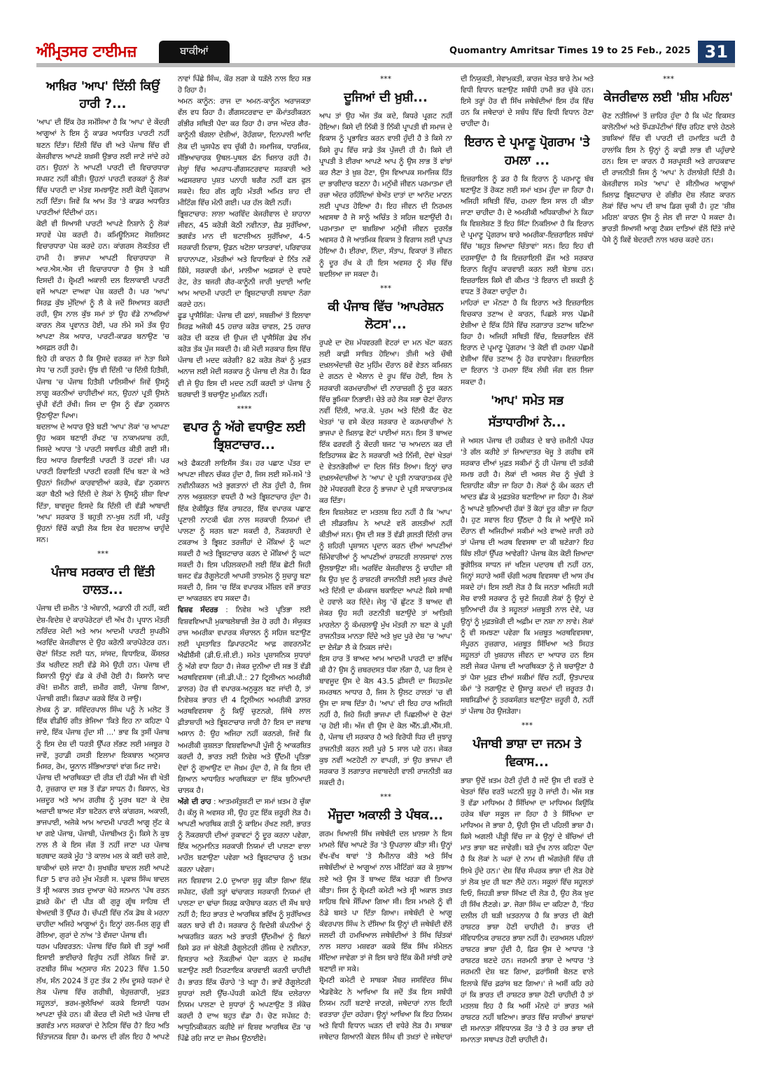ਅੰਮ੍ਰਿਤਸਰ ਟਾਈਮਜ਼
ਬਾਕੀਆਂ
Quomantry Amritsar Times 19 to 25 Feb., 2025
31
ਆਖ਼ਿਰ 'ਆਪ' ਦਿੱਲੀ ਕਿਉਂ ਹਾਰੀ ?...
'ਆਪ' ਦੀ ਇੱਕ ਹੋਰ ਸਮੱਸਿਆ ਹੈ ਕਿ 'ਆਪ' ਦੇ ਕੇਂਦਰੀ ਆਗੂਆਂ ਨੇ ਇਸ ਨੂੰ ਕਾਡਰ ਅਧਾਰਿਤ ਪਾਰਟੀ ਨਹੀਂ ਬਣਨ ਦਿੱਤਾ। ਦਿੱਲੀ ਵਿੱਚ ਵੀ ਅਤੇ ਪੰਜਾਬ ਵਿੱਚ ਵੀ ਕੇਜਰੀਵਾਲ ਆਪਣੇ ਸ਼ਖ਼ਸੀ ਉਭਾਰ ਲਈ ਜਾਣੇ ਜਾਂਦੇ ਰਹੇ ਹਨ। ਉਹਨਾਂ ਨੇ ਆਪਣੀ ਪਾਰਟੀ ਦੀ ਵਿਚਾਰਧਾਰਾ ਸਪਸ਼ਟ ਨਹੀਂ ਕੀਤੀ। ਉਹਨਾਂ ਪਾਰਟੀ ਵਰਕਰਾਂ ਨੂੰ ਲੋਕਾਂ ਵਿੱਚ ਪਾਰਟੀ ਦਾ ਮੰਤਵ ਸਮਝਾਉਣ ਲਈ ਕੋਈ ਪ੍ਰੋਗਰਾਮ ਨਹੀਂ ਦਿੱਤਾ। ਜਿਵੇਂ ਕਿ ਆਮ ਤੌਰ 'ਤੇ ਕਾਡਰ ਅਧਾਰਿਤ ਪਾਰਟੀਆਂ ਦਿੰਦੀਆਂ ਹਨ।
ਕੋਈ ਵੀ ਸਿਆਸੀ ਪਾਰਟੀ ਆਪਣੇ ਨਿਸ਼ਾਨੇ ਨੂੰ ਲੋਕਾਂ ਸਾਹਵੇਂ ਪੇਸ਼ ਕਰਦੀ ਹੈ। ਕਮਿਊਨਿਸਟ ਸੋਸ਼ਲਿਸਟ ਵਿਚਾਰਧਾਰਾ ਪੇਸ਼ ਕਰਦੇ ਹਨ। ਕਾਂਗਰਸ ਲੋਕਤੰਤਰ ਦੀ ਹਾਮੀ ਹੈ। ਭਾਜਪਾ ਆਪਣੀ ਵਿਚਾਰਧਾਰਾ ਜੋ ਆਰ.ਐਸ.ਐਸ ਦੀ ਵਿਚਾਰਧਾਰਾ ਹੈ ਉਸ ਤੇ ਖੜੀ ਦਿਸਦੀ ਹੈ। ਸ਼੍ਰੋਮਣੀ ਅਕਾਲੀ ਦਲ ਇਲਾਕਾਈ ਪਾਰਟੀ ਵਜੋਂ ਆਪਣਾ ਦਾਅਵਾ ਪੇਸ਼ ਕਰਦੀ ਹੈ। ਪਰ 'ਆਪ' ਸਿਰਫ਼ ਕੁੱਝ ਮੁੱਦਿਆਂ ਨੂੰ ਲੈ ਕੇ ਜਦੋਂ ਸਿਆਸਤ ਕਰਦੀ ਰਹੀ, ਉਸ ਨਾਲ ਕੁੱਝ ਸਮਾਂ ਤਾਂ ਉਹ ਵੱਡੇ ਨਾਅਰਿਆਂ ਕਾਰਨ ਲੋਕ ਪ੍ਰਵਾਨਤ ਹੋਈ, ਪਰ ਲੰਮੇ ਸਮੇਂ ਤੱਕ ਉਹ ਆਪਣਾ ਲੋਕ ਅਧਾਰ, ਪਾਰਟੀ-ਕਾਡਰ ਬਨਾਉਣ 'ਚ ਅਸਫ਼ਲ ਰਹੀ ਹੈ।
ਇਹੋ ਹੀ ਕਾਰਨ ਹੈ ਕਿ ਉਸਦੇ ਵਰਕਰ ਜਾਂ ਨੇਤਾ ਕਿਸੇ ਸੇਧ 'ਚ ਨਹੀਂ ਤੁਰਦੇ। ਉਂਝ ਵੀ ਦਿੱਲੀ 'ਚ ਦਿੱਲੀ ਹਿਤੈਸ਼ੀ, ਪੰਜਾਬ 'ਚ ਪੰਜਾਬ ਹਿਤੈਸ਼ੀ ਪਾਲਿਸੀਆਂ ਜਿਵੇਂ ਉਸਨੂੰ ਲਾਗੂ ਕਰਨੀਆਂ ਚਾਹੀਦੀਆਂ ਸਨ, ਉਹਨਾਂ ਪ੍ਰਤੀ ਉਸਨੇ ਚੁੱਪੀ ਵੱਟੀ ਰੱਖੀ। ਜਿਸ ਦਾ ਉਸ ਨੂੰ ਵੱਡਾ ਨੁਕਸਾਨ ਉਠਾਉਣਾ ਪਿਆ।
ਬਦਲਾਅ ਦੇ ਅਧਾਰ ਉਤੇ ਬਣੀ 'ਆਪ' ਲੋਕਾਂ 'ਚ ਆਪਣਾ ਉਹ ਅਕਸ ਬਣਾਈ ਰੱਖਣ 'ਚ ਨਾਕਾਮਯਾਬ ਰਹੀ, ਜਿਸਦੇ ਅਧਾਰ 'ਤੇ ਪਾਰਟੀ ਸਥਾਪਿਤ ਕੀਤੀ ਗਈ ਸੀ। ਇਹ ਅਧਾਰ ਰਿਵਾਇਤੀ ਪਾਰਟੀ ਤੋਂ ਹਟਵਾਂ ਸੀ। ਪਰ ਪਾਰਟੀ ਰਿਵਾਇਤੀ ਪਾਰਟੀ ਵਰਗੀ ਦਿੱਖ ਬਣਾ ਕੇ ਅਤੇ ਉਹਨਾਂ ਜਿਹੀਆਂ ਕਾਰਵਾਈਆਂ ਕਰਕੇ, ਵੱਡਾ ਨੁਕਸਾਨ ਕਰਾ ਬੈਠੀ ਅਤੇ ਦਿੱਲੀ ਦੇ ਲੋਕਾਂ ਨੇ ਉਸਨੂੰ ਸ਼ੀਸ਼ਾ ਵਿਖਾ ਦਿੱਤਾ, ਬਾਵਜੂਦ ਇਸਦੇ ਕਿ ਦਿੱਲੀ ਦੀ ਵੱਡੀ ਆਬਾਦੀ 'ਆਪ' ਸਰਕਾਰ ਤੋਂ ਬਹੁਤੀ ਨਾ-ਖੁਸ਼ ਨਹੀਂ ਸੀ, ਪਰੰਤੂ ਉਹਨਾਂ ਵਿੱਚੋਂ ਕਾਫ਼ੀ ਲੋਕ ਇਸ ਵੇਰ ਬਦਲਾਅ ਚਾਹੁੰਦੇ ਸਨ।
***
ਪੰਜਾਬ ਸਰਕਾਰ ਦੀ ਵਿੱਤੀ ਹਾਲਤ...
ਪੰਜਾਬ ਦੀ ਜ਼ਮੀਨ 'ਤੇ ਅੰਬਾਨੀ, ਅਡਾਨੀ ਹੀ ਨਹੀਂ, ਕਈ ਦੇਸ਼-ਵਿਦੇਸ਼ ਦੇ ਕਾਰਪੋਰੇਟਰਾਂ ਦੀ ਅੱਖ ਹੈ। ਪ੍ਰਧਾਨ ਮੰਤਰੀ ਨਰਿੰਦਰ ਮੋਦੀ ਅਤੇ ਆਮ ਆਦਮੀ ਪਾਰਟੀ ਸੁਪਰੀਮੋ ਅਰਵਿੰਦ ਕੇਜਰੀਵਾਲ ਦੇ ਉਹ ਕਰੋਨੀ ਕਾਰਪੋਰੇਟਰ ਹਨ। ਚੋਣਾਂ ਜਿੱਤਣ ਲਈ ਧਨ, ਸਾਂਸਦ, ਵਿਧਾਇਕ, ਕੌਂਸਲਰ ਤੱਕ ਖਰੀਦਣ ਲਈ ਵੱਡੇ ਸੋਮੇ ਉਹੀ ਹਨ। ਪੰਜਾਬ ਦੀ ਕਿਸਾਨੀ ਉਨ੍ਹਾਂ ਵੰਡ ਕੇ ਰੱਖੀ ਹੋਈ ਹੈ। ਕਿਸਾਨੋ ਯਾਦ ਰੱਖੋ! ਜ਼ਮੀਨ ਗਈ, ਜ਼ਮੀਰ ਗਈ, ਪੰਜਾਬ ਗਿਆ, ਪੰਜਾਬੀ ਗਈ। ਕਿਰਪਾ ਕਰਕੇ ਇੱਕ ਹੋ ਜਾਉ।
ਲੇਖਕ ਨੂੰ ਡਾ. ਸਵਿੰਦਰਪਾਲ ਸਿੰਘ ਪਨੂੰ ਨੇ ਮਲੋਟ ਤੋਂ ਇੱਕ ਵੀਡੀਓ ਗੀਤ ਭੇਜਿਆ 'ਕਿਤੇ ਇਹ ਨਾ ਕਹਿਣਾ ਪੈ ਜਾਏ, ਇੱਕ ਪੰਜਾਬ ਹੁੰਦਾ ਸੀ ...' ਭਾਵ ਕਿ ਤੁਸੀਂ ਪੰਜਾਬ ਨੂੰ ਇਸ ਦੇਸ਼ ਦੀ ਧਰਤੀ ਉੱਪਰ ਲੱਭਣ ਲਈ ਮਜਬੂਰ ਹੋ ਜਾਵੋਂ, ਤੁਹਾਡੀ ਹਸਤੀ ਇਲਾਮਾ ਇਕਬਾਲ ਅਨੁਸਾਰ ਮਿਸਰ, ਰੋਮ, ਯੂਨਾਨ ਸੱਭਿਆਤਾਵਾਂ ਵਾਂਗ ਮਿਟ ਜਾਏ।
ਪੰਜਾਬ ਦੀ ਆਰਥਿਕਤਾ ਦੀ ਰੀੜ ਦੀ ਹੱਡੀ ਅੱਜ ਵੀ ਖੇਤੀ ਹੈ, ਰੁਜ਼ਗਾਰ ਦਾ ਸਭ ਤੋਂ ਵੱਡਾ ਸਾਧਨ ਹੈ। ਕਿਸਾਨ, ਖੇਤ ਮਜ਼ਦੂਰ ਅਤੇ ਆਮ ਗਰੀਬ ਨੂੰ ਮੂਰਖ ਬਣਾ ਕੇ ਦੇਸ਼ ਅਜ਼ਾਦੀ ਬਾਅਦ ਸੱਤਾ ਬਟੋਰਨ ਵਾਲੇ ਕਾਂਗਰਸ, ਅਕਾਲੀ, ਭਾਜਪਾਈ, ਅਜੋਕੇ ਆਮ ਆਦਮੀ ਪਾਰਟੀ ਆਗੂ ਲੁੱਟ ਕੇ ਖਾ ਗਏ ਪੰਜਾਬ, ਪੰਜਾਬੀ, ਪੰਜਾਬੀਅਤ ਨੂੰ। ਕਿਸੇ ਨੇ ਕੁਝ ਨਾਲ ਲੈ ਕੇ ਇਸ ਜੱਗ ਤੋਂ ਨਹੀਂ ਜਾਣਾ ਪਰ ਪੰਜਾਬ ਬਰਬਾਦ ਕਰਕੇ ਮੂੰਹ 'ਤੇ ਕਾਲਖ ਮਲ ਕੇ ਕਈ ਚਲੇ ਗਏ, ਬਾਕੀਆਂ ਚਲੇ ਜਾਣਾ ਹੈ। ਸੁਖਬੀਰ ਬਾਦਲ ਲਈ ਆਪਣੇ ਪਿਤਾ 5 ਵਾਰ ਰਹੇ ਮੁੱਖ ਮੰਤਰੀ ਸ. ਪ੍ਰਕਾਸ਼ ਸਿੰਘ ਬਾਦਲ ਤੋਂ ਸ੍ਰੀ ਅਕਾਲ ਤਖ਼ਤ ਦੁਆਰਾ ਖੋਹੇ ਸਨਮਾਨ 'ਪੰਥ ਰਤਨ ਫ਼ਖ਼ਰੇ ਕੌਮ' ਦੀ ਪੀੜ ਕੀ ਗੁਰੂ ਗ੍ਰੰਥ ਸਾਹਿਬ ਦੀ ਬੇਅਦਬੀ ਤੋਂ ਉੱਪਰ ਹੈ। ਚੱਪਣੀ ਵਿੱਚ ਨੱਕ ਡੋਬ ਕੇ ਮਰਨਾ ਚਾਹੀਦਾ ਅਜਿਹੇ ਆਗੂਆਂ ਨੂੰ। ਇਨ੍ਹਾਂ ਰਲ-ਮਿਲ ਗੁਰੂ ਵੀ ਰੋਲਿਆ, ਗੁਰਾਂ ਦੇ ਨਾਂਅ 'ਤੇ ਵੱਸਦਾ ਪੰਜਾਬ ਵੀ।
ਧਰਮ ਪਰਿਵਰਤਨ: ਪੰਜਾਬ ਵਿੱਚ ਕਿਸੇ ਵੀ ਤਰ੍ਹਾਂ ਅਸੀਂ ਇਸਾਈ ਭਾਈਚਾਰੇ ਵਿਰੁੱਧ ਨਹੀਂ ਲੇਕਿਨ ਜਿਵੇਂ ਡਾ. ਰਣਬੀਰ ਸਿੰਘ ਅਨੁਸਾਰ ਸੰਨ 2023 ਵਿੱਚ 1.50 ਲੱਖ, ਸੰਨ 2024 ਤੋਂ ਹੁਣ ਤੱਕ 2 ਲੱਖ ਦੂਸਰੇ ਧਰਮਾਂ ਦੇ ਲੋਕ ਪੰਜਾਬ ਵਿੱਚ ਗਰੀਬੀ, ਬੇਰੁਜ਼ਗਾਰੀ, ਮੁਫ਼ਤ ਸਹੂਲਤਾਂ, ਭਰਮ-ਭੁਲੇਖਿਆਂ ਕਰਕੇ ਇਸਾਈ ਧਰਮ ਆਪਣਾ ਚੁੱਕੇ ਹਨ। ਕੀ ਕੇਂਦਰ ਦੀ ਮੋਦੀ ਅਤੇ ਪੰਜਾਬ ਦੀ ਭਗਵੰਤ ਮਾਨ ਸਰਕਾਰਾਂ ਦੇ ਨੋਟਿਸ ਵਿੱਚ ਹੈ? ਇਹ ਅਤਿ ਚਿੰਤਾਜਨਕ ਵਿਸ਼ਾ ਹੈ। ਕਮਾਲ ਦੀ ਗੱਲ ਇਹ ਹੈ ਆਪਣੇ ਨਾਵਾਂ ਪਿੱਛੇ ਸਿੰਘ, ਕੌਰ ਲਗਾ ਕੇ ਧੜੱਲੇ ਨਾਲ ਇਹ ਸਭ ਹੋ ਰਿਹਾ ਹੈ।
ਅਮਨ ਕਾਨੂੰਨ: ਰਾਜ ਦਾ ਅਮਨ-ਕਾਨੂੰਨ ਅਰਾਜਕਤਾ ਵੱਲ ਵਧ ਰਿਹਾ ਹੈ। ਗੈਂਗਸਟਰਵਾਦ ਦਾ ਕੌਮਾਂਤਰੀਕਰਨ ਗੰਭੀਰ ਸਥਿਤੀ ਪੈਦਾ ਕਰ ਰਿਹਾ ਹੈ। ਰਾਜ ਅੰਦਰ ਗੈਰ-ਕਾਨੂੰਨੀ ਬੰਗਲਾ ਦੇਸ਼ੀਆਂ, ਰੋਹੰਗਯਾ, ਦਿਨਪਾਲੀ ਆਦਿ ਲੋਕ ਦੀ ਘੁਸਪੈਠ ਵਧ ਚੁੱਕੀ ਹੈ। ਸਮਾਜਿਕ, ਧਾਰਮਿਕ, ਸੱਭਿਆਚਾਰਕ ਉਥਲ-ਪੁਥਲ ਫੰਨ ਖਿਲਾਰ ਰਹੀ ਹੈ। ਜੇਲ੍ਹਾਂ ਵਿੱਚ ਅਪਰਾਧ-ਗੈਂਗਸਟਰਵਾਦ ਸਰਕਾਰੀ ਅਤੇ ਅਫਸਰਸ਼ਾਹ ਪੁਸ਼ਤ ਪਨਾਹੀ ਬਗੈਰ ਨਹੀਂ ਫਲ ਫੁਲ ਸਕਦੇ। ਇਹ ਗੱਲ ਗ੍ਰਹਿ ਮੰਤਰੀ ਅਮਿਤ ਸ਼ਾਹ ਦੀ ਮੀਟਿੰਗ ਵਿੱਚ ਮੰਨੀ ਗਈ। ਪਰ ਹੱਲ ਕੋਈ ਨਹੀਂ।
ਭ੍ਰਿਸ਼ਟਾਚਾਰ: ਲਾਲਾ ਅਰਵਿੰਦ ਕੇਜਰੀਵਾਲ ਦੇ ਸ਼ਾਹਾਨਾ ਜੀਵਨ, 45 ਕਰੋੜੀ ਕੋਠੀ ਨਵੀਨਤਾ, ਜ਼ੈਡ ਸੁਰੱਖਿਆ, ਭਗਵੰਤ ਮਾਨ ਦੀ ਬਟਾਲੀਅਨ ਸੁਰੱਖਿਆ, 4-5 ਸਰਕਾਰੀ ਨਿਵਾਸ, ਉਡਨ ਖਟੋਲਾ ਯਾਤਰਾਵਾਂ, ਪਰਿਵਾਰਕ ਸ਼ਾਹਾਨਾਪਣ, ਮੰਤਰੀਆਂ ਅਤੇ ਵਿਧਾਇਕਾਂ ਦੇ ਨਿੱਤ ਨਵੇਂ ਕਿੱਸੇ, ਸਰਕਾਰੀ ਕੰਮਾਂ, ਮਾਲੀਆ ਅਫ਼ਸਰਾਂ ਦੇ ਵਧਦੇ ਰੇਟ, ਰੇਤ ਬਜਰੀ ਗੈਰ-ਕਾਨੂੰਨੀ ਜਾਰੀ ਖੁਦਾਈ ਆਦਿ ਆਮ ਆਦਮੀ ਪਾਰਟੀ ਦਾ ਭ੍ਰਿਸ਼ਟਾਚਾਰੀ ਲਬਾਦਾ ਨੰਗਾ ਕਰਦੇ ਹਨ।
ਫੂਡ ਪ੍ਰਾਸੈਸਿੰਗ: ਪੰਜਾਬ ਦੀ ਫਲਾਂ, ਸਬਜ਼ੀਆਂ ਤੋਂ ਇਲਾਵਾ ਸਿਰਫ਼ ਅਜੋਕੀ 45 ਹਜ਼ਾਰ ਕਰੋੜ ਚਾਵਲ, 25 ਹਜ਼ਾਰ ਕਰੋੜ ਦੀ ਕਣਕ ਦੀ ਉਪਜ ਦੀ ਪ੍ਰਾਸੈਸਿੰਗ ਡੇਢ ਲੱਖ ਕਰੋੜ ਤੱਕ ਪੁੱਜ ਸਕਦੀ ਹੈ। ਕੀ ਮੋਦੀ ਸਰਕਾਰ ਇਸ ਵਿੱਚ ਪੰਜਾਬ ਦੀ ਮਦਦ ਕਰੇਗੀ? 82 ਕਰੋੜ ਲੋਕਾਂ ਨੂੰ ਮੁਫ਼ਤ ਅਨਾਜ ਲਈ ਮੋਦੀ ਸਰਕਾਰ ਨੂੰ ਪੰਜਾਬ ਦੀ ਲੋੜ ਹੈ। ਫਿਰ ਵੀ ਜੇ ਉਹ ਇਸ ਦੀ ਮਦਦ ਨਹੀਂ ਕਰਦੀ ਤਾਂ ਪੰਜਾਬ ਨੂੰ ਬਰਬਾਦੀ ਤੋਂ ਬਚਾਉਣ ਮੁਮਕਿਨ ਨਹੀਂ।
****
ਵਪਾਰ ਨੂੰ ਅੱਗੇ ਵਧਾਉਣ ਲਈ ਭ੍ਰਿਸ਼ਟਾਚਾਰ...
ਅਤੇ ਫੈਕਟਰੀ ਲਾਇਸੈਂਸ ਤੱਕ। ਹਰ ਪਛਾਣ ਪੱਤਰ ਦਾ ਆਪਣਾ ਜੀਵਨ ਚੱਕਰ ਹੁੰਦਾ ਹੈ, ਜਿਸ ਲਈ ਸਮੇਂ-ਸਮੇਂ 'ਤੇ ਨਵੀਨੀਕਰਨ ਅਤੇ ਭੁਗਤਾਨਾਂ ਦੀ ਲੋੜ ਹੁੰਦੀ ਹੈ, ਜਿਸ ਨਾਲ ਅਕੁਸ਼ਲਤਾ ਵਧਦੀ ਹੈ ਅਤੇ ਭ੍ਰਿਸ਼ਟਾਚਾਰ ਹੁੰਦਾ ਹੈ। ਇੱਕ ਏਕੀਕ੍ਰਿਤ ਇੱਕ ਰਾਸ਼ਟਰ, ਇੱਕ ਵਪਾਰਕ ਪਛਾਣ ਪ੍ਰਣਾਲੀ ਨਾਟਕੀ ਢੰਗ ਨਾਲ ਸਰਕਾਰੀ ਨਿਯਮਾਂ ਦੀ ਪਾਲਣਾ ਨੂੰ ਸਰਲ ਬਣਾ ਸਕਦੀ ਹੈ, ਨੌਕਰਸ਼ਾਹੀ ਦੇ ਟਕਰਾਅ ਤੇ ਭ੍ਰਿਸ਼ਟ ਤਰਜੀਹਾਂ ਦੇ ਮੌਕਿਆਂ ਨੂੰ ਘਟਾ ਸਕਦੀ ਹੈ ਅਤੇ ਭ੍ਰਿਸ਼ਟਾਚਾਰ ਕਰਨ ਦੇ ਮੌਕਿਆਂ ਨੂੰ ਘਟਾ ਸਕਦੀ ਹੈ। ਇਸ ਪਹਿਲਕਦਮੀ ਲਈ ਇੱਕ ਛੋਟੀ ਜਿਹੀ ਬਜਟ ਵੰਡ ਰੈਗੂਲੇਟਰੀ ਆਪਸੀ ਤਾਲਮੇਲ ਨੂੰ ਸੁਚਾਰੂ ਬਣਾ ਸਕਦੀ ਹੈ, ਜਿਸ 'ਚ ਇੱਕ ਵਪਾਰਕ ਮੰਜ਼ਿਲ ਵਜੋਂ ਭਾਰਤ ਦਾ ਆਕਰਸ਼ਨ ਵਧ ਸਕਦਾ ਹੈ।
ਵਿਸ਼ਵ ਸੰਦਰਭ : ਨਿਵੇਸ਼ ਅਤੇ ਪ੍ਰਤਿਭਾ ਲਈ ਵਿਸ਼ਵਵਿਆਪੀ ਮੁਕਾਬਲੇਬਾਜ਼ੀ ਤੇਜ਼ ਹੋ ਰਹੀ ਹੈ। ਸੰਯੁਕਤ ਰਾਜ ਅਮਰੀਕਾ ਵਪਾਰਕ ਸੰਚਾਲਨ ਨੂੰ ਸਹਿਜ ਬਣਾਉਣ ਲਈ ਪ੍ਰਸਤਾਵਿਤ ਡਿਪਾਰਟਮੈਂਟ ਆਫ਼ ਗਵਰਨਮੈਂਟ ਐਫੀਸ਼ੈਂਸੀ (ਡੀ.ਓ.ਜੀ.ਈ.) ਸਮੇਤ ਪ੍ਰਸ਼ਾਸਨਿਕ ਸੁਧਾਰਾਂ ਨੂੰ ਅੱਗੇ ਵਧਾ ਰਿਹਾ ਹੈ। ਜੇਕਰ ਦੁਨੀਆ ਦੀ ਸਭ ਤੋਂ ਵੱਡੀ ਅਰਥਵਿਵਸਥਾ (ਜੀ.ਡੀ.ਪੀ.: 27 ਟ੍ਰਿਲੀਅਨ ਅਮਰੀਕੀ ਡਾਲਰ) ਹੋਰ ਵੀ ਵਪਾਰਕ-ਅਨੁਕੂਲ ਬਣ ਜਾਂਦੀ ਹੈ, ਤਾਂ ਨਿਵੇਸ਼ਕ ਭਾਰਤ ਦੀ 4 ਟ੍ਰਿਲੀਅਨ ਅਮਰੀਕੀ ਡਾਲਰ ਅਰਥਵਿਵਸਥਾ ਨੂੰ ਕਿਉਂ ਚੁਣਨਗੇ, ਜਿੱਥੇ ਲਾਲ ਫ਼ੀਤਾਸ਼ਾਹੀ ਅਤੇ ਭ੍ਰਿਸ਼ਟਾਚਾਰ ਜਾਰੀ ਹੈ? ਇਸ ਦਾ ਜਵਾਬ ਅਸਾਨ ਹੈ: ਉਹ ਅਜਿਹਾ ਨਹੀਂ ਕਰਨਗੇ, ਜਿਵੇਂ ਕਿ ਅਮਰੀਕੀ ਕੁਸ਼ਲਤਾ ਵਿਸ਼ਵਵਿਆਪੀ ਪੂੰਜੀ ਨੂੰ ਆਕਰਸ਼ਿਤ ਕਰਦੀ ਹੈ, ਭਾਰਤ ਲਈ ਨਿਵੇਸ਼ ਅਤੇ ਉੱਦਮੀ ਪ੍ਰਤਿਭਾ ਦੋਵਾਂ ਨੂੰ ਗੁਆਉਣ ਦਾ ਜੋਖ਼ਮ ਹੁੰਦਾ ਹੈ, ਜੋ ਕਿ ਇਸ ਦੀ ਗਿਆਨ ਆਧਾਰਿਤ ਆਰਥਿਕਤਾ ਦਾ ਇੱਕ ਬੁਨਿਆਦੀ ਚਾਲਕ ਹੈ।
ਅੱਗੇ ਦੀ ਰਾਹ : ਆਤਮਸੰਤੁਸ਼ਟੀ ਦਾ ਸਮਾਂ ਖ਼ਤਮ ਹੋ ਚੁੱਕਾ ਹੈ। ਕੱਲ੍ਹ ਜੋ ਅਵਸਰ ਸੀ, ਉਹ ਹੁਣ ਇੱਕ ਜ਼ਰੂਰੀ ਲੋੜ ਹੈ। ਆਪਣੀ ਆਰਥਿਕ ਗਤੀ ਨੂੰ ਕਾਇਮ ਰੱਖਣ ਲਈ, ਭਾਰਤ ਨੂੰ ਨੌਕਰਸ਼ਾਹੀ ਦੀਆਂ ਰੁਕਾਵਟਾਂ ਨੂੰ ਦੂਰ ਕਰਨਾ ਪਵੇਗਾ, ਇੱਕ ਅਨੁਮਾਨਿਤ ਸਰਕਾਰੀ ਨਿਯਮਾਂ ਦੀ ਪਾਲਣਾ ਵਾਲਾ ਮਾਹੌਲ ਬਣਾਉਣਾ ਪਵੇਗਾ ਅਤੇ ਭ੍ਰਿਸ਼ਟਾਚਾਰ ਨੂੰ ਖ਼ਤਮ ਕਰਨਾ ਪਵੇਗਾ।
ਜਨ ਵਿਸ਼ਵਾਸ 2.0 ਦੁਆਰਾ ਸ਼ੁਰੂ ਕੀਤਾ ਗਿਆ ਇੱਕ ਸਪੱਸ਼ਟ, ਚੰਗੀ ਤਰ੍ਹਾਂ ਢਾਂਚਾਗਤ ਸਰਕਾਰੀ ਨਿਯਮਾਂ ਦੀ ਪਾਲਣਾ ਦਾ ਢਾਂਚਾ ਸਿਰਫ਼ ਕਾਰੋਬਾਰ ਕਰਨ ਦੀ ਸੌਖ ਬਾਰੇ ਨਹੀਂ ਹੈ; ਇਹ ਭਾਰਤ ਦੇ ਆਰਥਿਕ ਭਵਿੱਖ ਨੂੰ ਸੁਰੱਖਿਅਤ ਕਰਨ ਬਾਰੇ ਵੀ ਹੈ। ਸਰਕਾਰ ਨੂੰ ਵਿਦੇਸ਼ੀ ਕੰਪਨੀਆਂ ਨੂੰ ਆਕਰਸ਼ਿਤ ਕਰਨ ਅਤੇ ਭਾਰਤੀ ਉੱਦਮੀਆਂ ਨੂੰ ਬਿਨਾਂ ਕਿਸੇ ਡਰ ਜਾਂ ਬੇਲੋੜੀ ਰੈਗੂਲੇਟਰੀ ਰੰਜਿਸ਼ ਦੇ ਨਵੀਨਤਾ, ਵਿਸਤਾਰ ਅਤੇ ਨੌਕਰੀਆਂ ਪੈਦਾ ਕਰਨ ਦੇ ਸਮਰੱਥ ਬਣਾਉਣ ਲਈ ਨਿਰਣਾਇਕ ਕਾਰਵਾਈ ਕਰਨੀ ਚਾਹੀਦੀ ਹੈ। ਭਾਰਤ ਇੱਕ ਚੌਰਾਹੇ 'ਤੇ ਖੜ੍ਹਾ ਹੈ। ਭਾਵੇਂ ਰੈਗੂਲੇਟਰੀ ਸੁਧਾਰਾਂ ਲਈ ਉੱਚ-ਪੱਧਰੀ ਕਮੇਟੀ ਇੱਕ ਦਲੇਰਾਨਾ ਨਿਯਮ ਪਾਲਣਾ ਦੇ ਸੁਧਾਰਾਂ ਨੂੰ ਅਪਣਾਉਣ ਤੋਂ ਸੰਕੋਚ ਕਰਦੀ ਹੈ ਦਾਅ ਬਹੁਤ ਵੱਡਾ ਹੈ। ਚੋਣ ਸਪੱਸ਼ਟ ਹੈ: ਆਧੁਨਿਕੀਕਰਨ ਕਰੀਏ ਜਾਂ ਵਿਸ਼ਵ ਆਰਥਿਕ ਦੌੜ 'ਚ ਪਿੱਛੇ ਰਹਿ ਜਾਣ ਦਾ ਜੋਖ਼ਮ ਉਠਾਈਏ।
***
ਦੂਜਿਆਂ ਦੀ ਖ਼ੁਸ਼ੀ...
ਆਪ ਤਾਂ ਉਹ ਅੱਜ ਤੱਕ ਕਦੇ, ਕਿਧਰੇ ਪ੍ਰਗਟ ਨਹੀਂ ਹੋਇਆ। ਕਿਸੇ ਦੀ ਨਿੱਕੀ ਤੋਂ ਨਿੱਕੀ ਪ੍ਰਾਪਤੀ ਵੀ ਸਮਾਜ ਦੇ ਵਿਕਾਸ ਨੂੰ ਪ੍ਰਭਾਵਿਤ ਕਰਨ ਵਾਲੀ ਹੁੰਦੀ ਹੈ ਤੇ ਕਿਸੇ ਨਾ ਕਿਸੇ ਰੂਪ ਵਿੱਚ ਸਾਡੇ ਤੱਕ ਪੁੱਜਦੀ ਹੀ ਹੈ। ਕਿਸੇ ਦੀ ਪ੍ਰਾਪਤੀ ਤੇ ਈਰਖਾ ਆਪਣੇ ਆਪ ਨੂੰ ਉਸ ਲਾਭ ਤੋਂ ਵਾਂਝਾਂ ਕਰ ਲੈਣਾ ਤੇ ਖ਼ੁਸ਼ ਹੋਣਾ, ਉਸ ਵਿਆਪਕ ਸਮਾਜਿਕ ਹਿੱਤ ਦਾ ਭਾਗੀਦਾਰ ਬਣਨਾ ਹੈ। ਮਨੁੱਖੀ ਜੀਵਨ ਪਰਮਾਤਮਾ ਦੀ ਰਜ਼ਾ ਅੰਦਰ ਰਹਿੰਦਿਆਂ ਬੇਅੰਤ ਦਾਤਾਂ ਦਾ ਆਨੰਦ ਮਾਣਨ ਲਈ ਪ੍ਰਾਪਤ ਹੋਇਆ ਹੈ। ਇਹ ਜੀਵਨ ਦੀ ਨਿਰਮਲ ਅਵਸਥਾ ਹੈ ਜੋ ਸਾਨੂੰ ਅਚਿੰਤ ਤੇ ਸਹਿਜ ਬਣਾਉਂਦੀ ਹੈ। ਪਰਮਾਤਮਾ ਦਾ ਬਖ਼ਸ਼ਿਆ ਮਨੁੱਖੀ ਜੀਵਨ ਦੁਰਲੱਭ ਅਵਸਰ ਹੈ ਜੋ ਆਤਮਿਕ ਵਿਕਾਸ ਤੇ ਵਿਗਾਸ ਲਈ ਪ੍ਰਾਪਤ ਹੋਇਆ ਹੈ। ਈਰਖਾ, ਨਿੰਦਾ, ਸੰਤਾਪ, ਵਿਕਾਰਾਂ ਤੋਂ ਜੀਵਨ ਨੂੰ ਦੂਰ ਰੱਖ ਕੇ ਹੀ ਇਸ ਅਵਸਰ ਨੂੰ ਸੱਚ ਵਿੱਚ ਬਦਲਿਆ ਜਾ ਸਕਦਾ ਹੈ।
***
ਕੀ ਪੰਜਾਬ ਵਿੱਚ 'ਆਪਰੇਸ਼ਨ ਲੋਟਸ'...
ਰੁਪਏ ਦਾ ਦੋਸ਼ ਮੱਧਵਰਗੀ ਵੋਟਰਾਂ ਦਾ ਮਨ ਖੱਟਾ ਕਰਨ ਲਈ ਕਾਫ਼ੀ ਸਾਬਿਤ ਹੋਇਆ। ਤੀਜੀ ਅਤੇ ਚੌਥੀ ਦਖ਼ਲਅੰਦਾਜ਼ੀ ਚੋਣ ਮੁਹਿੰਮ ਦੌਰਾਨ 8ਵੇਂ ਵੇਤਨ ਕਮਿਸ਼ਨ ਦੇ ਗਠਨ ਦੇ ਐਲਾਨ ਦੇ ਰੂਪ ਵਿੱਚ ਹੋਈ, ਇਸ ਨੇ ਸਰਕਾਰੀ ਕਰਮਚਾਰੀਆਂ ਦੀ ਨਾਰਾਜ਼ਗੀ ਨੂੰ ਦੂਰ ਕਰਨ ਵਿੱਚ ਭੂਮਿਕਾ ਨਿਭਾਈ। ਚੇਤੇ ਰਹੇ ਲੋਕ ਸਭਾ ਚੋਣਾਂ ਦੌਰਾਨ ਨਵੀਂ ਦਿੱਲੀ, ਆਰ.ਕੇ. ਪੁਰਮ ਅਤੇ ਦਿੱਲੀ ਕੈਂਟ ਚੋਣ ਖੇਤਰਾਂ 'ਚ ਵਸੇ ਕੇਂਦਰ ਸਰਕਾਰ ਦੇ ਕਰਮਚਾਰੀਆਂ ਨੇ ਭਾਜਪਾ ਦੇ ਖ਼ਿਲਾਫ਼ ਵੋਟਾਂ ਪਾਈਆਂ ਸਨ। ਇਸ ਤੋਂ ਬਾਅਦ ਇੱਕ ਫਰਵਰੀ ਨੂੰ ਕੇਂਦਰੀ ਬਜਟ 'ਚ ਆਮਦਨ ਕਰ ਦੀ ਇਤਿਹਾਸਕ ਛੋਟ ਨੇ ਸਰਕਾਰੀ ਅਤੇ ਨਿੱਜੀ, ਦੋਵਾਂ ਖੇਤਰਾਂ ਦੇ ਵੇਤਨਭੋਗੀਆਂ ਦਾ ਦਿਲ ਜਿੱਤ ਲਿਆ। ਇਨ੍ਹਾਂ ਚਾਰ ਦਖ਼ਲਅੰਦਾਜ਼ੀਆਂ ਨੇ 'ਆਪ' ਦੇ ਪ੍ਰਤੀ ਨਾਕਾਰਾਤਮਕ ਹੁੰਦੇ ਹੋਏ ਮੱਧਵਰਗੀ ਵੋਟਰ ਨੂੰ ਭਾਜਪਾ ਦੇ ਪ੍ਰਤੀ ਸਾਕਾਰਾਤਮਕ ਕਰ ਦਿੱਤਾ।
ਇਸ ਵਿਸ਼ਲੇਸ਼ਣ ਦਾ ਮਤਲਬ ਇਹ ਨਹੀਂ ਹੈ ਕਿ 'ਆਪ' ਦੀ ਲੀਡਰਸ਼ਿਪ ਨੇ ਆਪਣੇ ਵਲੋਂ ਗਲਤੀਆਂ ਨਹੀਂ ਕੀਤੀਆਂ ਸਨ। ਉਸ ਦੀ ਸਭ ਤੋਂ ਵੱਡੀ ਗ਼ਲਤੀ ਦਿੱਲੀ ਰਾਜ ਨੂੰ ਸ਼ਹਿਰੀ ਪ੍ਰਸ਼ਾਸਨ ਪ੍ਰਦਾਨ ਕਰਨ ਦੀਆਂ ਆਪਣੀਆਂ ਜ਼ਿੰਮੇਵਾਰੀਆਂ ਨੂੰ ਆਪਣੀਆਂ ਰਾਸ਼ਟਰੀ ਲਾਲਸਾਵਾਂ ਨਾਲ ਉਲਝਾਉਣਾ ਸੀ। ਅਰਵਿੰਦ ਕੇਜਰੀਵਾਲ ਨੂੰ ਚਾਹੀਦਾ ਸੀ ਕਿ ਉਹ ਖ਼ੁਦ ਨੂੰ ਰਾਸ਼ਟਰੀ ਰਾਜਨੀਤੀ ਲਈ ਮੁਕਤ ਰੱਖਦੇ ਅਤੇ ਦਿੱਲੀ ਦਾ ਕੰਮਕਾਜ ਬਕਾਇਦਾ ਆਪਣੇ ਕਿਸੇ ਸਾਥੀ ਦੇ ਹਵਾਲੇ ਕਰ ਦਿੰਦੇ। ਜੇਲ੍ਹ 'ਚੋਂ ਛੁੱਟਣ ਤੋਂ ਬਾਅਦ ਵੀ ਜੇਕਰ ਉਹ ਸਹੀ ਰਣਨੀਤੀ ਬਣਾਉਂਦੇ ਤਾਂ ਆਤਿਸ਼ੀ ਮਾਰਲੇਨਾ ਨੂੰ ਕੰਮਚਲਾਊ ਮੁੱਖ ਮੰਤਰੀ ਨਾ ਬਣਾ ਕੇ ਪੂਰੀ ਰਾਜਨੀਤਕ ਮਾਨਤਾ ਦਿੰਦੇ ਅਤੇ ਖ਼ੁਦ ਪੂਰੇ ਦੇਸ਼ 'ਚ 'ਆਪ' ਦਾ ਏਜੰਡਾ ਲੈ ਕੇ ਨਿਕਲ ਜਾਂਦੇ।
ਇਸ ਹਾਰ ਤੋਂ ਬਾਅਦ ਆਮ ਆਦਮੀ ਪਾਰਟੀ ਦਾ ਭਵਿੱਖ ਕੀ ਹੈ? ਉਸ ਨੂੰ ਜ਼ਬਰਦਸਤ ਧੱਕਾ ਲੱਗਾ ਹੈ, ਪਰ ਇਸ ਦੇ ਬਾਵਜੂਦ ਉਸ ਦੇ ਕੋਲ 43.5 ਫ਼ੀਸਦੀ ਦਾ ਸਿਹਤਮੰਦ ਸਮਰਥਨ ਆਧਾਰ ਹੈ, ਜਿਸ ਨੇ ਉਲਟ ਹਾਲਤਾਂ 'ਚ ਵੀ ਉਸ ਦਾ ਸਾਥ ਦਿੱਤਾ ਹੈ। 'ਆਪ' ਦੀ ਇਹ ਹਾਰ ਅਜਿਹੀ ਨਹੀਂ ਹੈ, ਜਿਹੋ ਜਿਹੀ ਭਾਜਪਾ ਦੀ ਪਿਛਲੀਆਂ ਦੋ ਚੋਣਾਂ 'ਚ ਹੋਈ ਸੀ। ਅੱਜ ਵੀ ਉਸ ਦੇ ਕੋਲ ਐੱਨ.ਡੀ.ਐੱਸ.ਸੀ. ਹੈ, ਪੰਜਾਬ ਦੀ ਸਰਕਾਰ ਹੈ ਅਤੇ ਵਿਰੋਧੀ ਧਿਰ ਦੀ ਜੁਝਾਰੂ ਰਾਜਨੀਤੀ ਕਰਨ ਲਈ ਪੂਰੇ 5 ਸਾਲ ਪਏ ਹਨ। ਜੇਕਰ ਕੁਝ ਨਵੀਂ ਅਣਹੋਣੀ ਨਾ ਵਾਪਰੀ, ਤਾਂ ਉਹ ਭਾਜਪਾ ਦੀ ਸਰਕਾਰ ਤੋਂ ਲਗਾਤਾਰ ਜਵਾਬਦੇਹੀ ਵਾਲੀ ਰਾਜਨੀਤੀ ਕਰ ਸਕਦੀ ਹੈ।
***
ਮੌਜੂਦਾ ਅਕਾਲੀ ਤੇ ਪੰਥਕ...
ਗਰਮ ਖਿਆਲੀ ਸਿੱਖ ਜਥੇਬੰਦੀ ਦਲ ਖ਼ਾਲਸਾ ਨੇ ਇਸ ਮਾਮਲੇ ਵਿੱਚ ਆਪਣੇ ਤੌਰ 'ਤੇ ਉਪਰਾਲਾ ਕੀਤਾ ਸੀ। ਉਨ੍ਹਾਂ ਵੱਖ-ਵੱਖ ਥਾਵਾਂ 'ਤੇ ਸੈਮੀਨਾਰ ਕੀਤੇ ਅਤੇ ਸਿੱਖ ਜਥੇਬੰਦੀਆਂ ਦੇ ਆਗੂਆਂ ਨਾਲ ਮੀਟਿੰਗਾਂ ਕਰ ਕੇ ਸੁਝਾਅ ਲਏ ਅਤੇ ਉਸ ਤੋਂ ਬਾਅਦ ਇੱਕ ਖਰੜਾ ਵੀ ਤਿਆਰ ਕੀਤਾ। ਜਿਸ ਨੂੰ ਸ਼੍ਰੋਮਣੀ ਕਮੇਟੀ ਅਤੇ ਸ੍ਰੀ ਅਕਾਲ ਤਖ਼ਤ ਸਾਹਿਬ ਵਿਖੇ ਸੌਂਪਿਆ ਗਿਆ ਸੀ। ਇਸ ਮਾਮਲੇ ਨੂੰ ਵੀ ਠੰਡੇ ਬਸਤੇ ਪਾ ਦਿੱਤਾ ਗਿਆ। ਜਥੇਬੰਦੀ ਦੇ ਆਗੂ ਕੰਵਰਪਾਲ ਸਿੰਘ ਨੇ ਦੱਸਿਆ ਕਿ ਉਨ੍ਹਾਂ ਦੀ ਜਥੇਬੰਦੀ ਵੱਲੋਂ ਜਲਦੀ ਹੀ ਹਮਖਿਆਲ ਜਥੇਬੰਦੀਆਂ ਤੇ ਸਿੱਖ ਚਿੰਤਕਾਂ ਨਾਲ ਸਲਾਹ ਮਸ਼ਵਰਾ ਕਰਕੇ ਇੱਕ ਸਿੱਖ ਸੰਮੇਲਨ ਸੱਦਿਆ ਜਾਵੇਗਾ ਤਾਂ ਜੋ ਇਸ ਬਾਰੇ ਇੱਕ ਕੌਮੀ ਸਾਂਝੀ ਰਾਏ ਬਣਾਈ ਜਾ ਸਕੇ।
ਸ਼੍ਰੋਮਣੀ ਕਮੇਟੀ ਦੇ ਸਾਬਕਾ ਮੈਂਬਰ ਜਸਵਿੰਦਰ ਸਿੰਘ ਐਡਵੋਕੇਟ ਨੇ ਆਖਿਆ ਕਿ ਜਦੋਂ ਤੱਕ ਇਸ ਸਬੰਧੀ ਨਿਯਮ ਨਹੀਂ ਬਣਾਏ ਜਾਣਗੇ, ਜਥੇਦਾਰਾਂ ਨਾਲ ਇਹੀ ਵਰਤਾਰਾ ਹੁੰਦਾ ਰਹੇਗਾ। ਉਨ੍ਹਾਂ ਆਖਿਆ ਕਿ ਇਹ ਨਿਯਮ ਅਤੇ ਵਿਧੀ ਵਿਧਾਨ ਘੜਨ ਦੀ ਵਧੇਰੇ ਲੋੜ ਹੈ। ਸਾਬਕਾ ਜਥੇਦਾਰ ਗਿਆਨੀ ਕੇਵਲ ਸਿੰਘ ਵੀ ਤਖ਼ਤਾਂ ਦੇ ਜਥੇਦਾਰਾਂ ਦੀ ਨਿਯੁਕਤੀ, ਸੇਵਾਮੁਕਤੀ, ਕਾਰਜ ਖੇਤਰ ਬਾਰੇ ਨੇਮ ਅਤੇ ਵਿਧੀ ਵਿਧਾਨ ਬਣਾਉਣ ਸਬੰਧੀ ਹਾਮੀ ਭਰ ਚੁੱਕੇ ਹਨ। ਇਸੇ ਤਰ੍ਹਾਂ ਹੋਰ ਵੀ ਸਿੱਖ ਜਥੇਬੰਦੀਆਂ ਇਸ ਹੱਕ ਵਿੱਚ ਹਨ ਕਿ ਜਥੇਦਾਰਾਂ ਦੇ ਸਬੰਧ ਵਿੱਚ ਵਿਧੀ ਵਿਧਾਨ ਹੋਣਾ ਚਾਹੀਦਾ ਹੈ।
ਇਰਾਨ ਦੇ ਪ੍ਰਮਾਣੂ ਪ੍ਰੋਗਰਾਮ 'ਤੇ ਹਮਲਾ ...
ਇਜ਼ਰਾਇਲ ਨੂੰ ਡਰ ਹੈ ਕਿ ਇਰਾਨ ਨੂੰ ਪਰਮਾਣੂ ਬੰਬ ਬਣਾਉਣ ਤੋਂ ਰੋਕਣ ਲਈ ਸਮਾਂ ਖਤਮ ਹੁੰਦਾ ਜਾ ਰਿਹਾ ਹੈ। ਅਜਿਹੀ ਸਥਿਤੀ ਵਿੱਚ, ਹਮਲਾ ਇਸ ਸਾਲ ਹੀ ਕੀਤਾ ਜਾਣਾ ਚਾਹੀਦਾ ਹੈ। ਦੋ ਅਮਰੀਕੀ ਅਧਿਕਾਰੀਆਂ ਨੇ ਕਿਹਾ ਕਿ ਵਿਸ਼ਲੇਸ਼ਣ ਤੋਂ ਇਹ ਸਿੱਟਾ ਨਿਕਲਿਆ ਹੈ ਕਿ ਇਰਾਨ ਦੇ ਪ੍ਰਮਾਣੂ ਪ੍ਰੋਗਰਾਮ ਬਾਰੇ ਅਮਰੀਕਾ-ਇਜ਼ਰਾਇਲ ਸਬੰਧਾਂ ਵਿੱਚ 'ਬਹੁਤ ਜ਼ਿਆਦਾ ਚਿੰਤਾਵਾਂ' ਸਨ। ਇਹ ਇਹ ਵੀ ਦਰਸਾਉਂਦਾ ਹੈ ਕਿ ਇਜ਼ਰਾਇਲੀ ਫ਼ੌਜ ਅਤੇ ਸਰਕਾਰ ਇਰਾਨ ਵਿਰੁੱਧ ਕਾਰਵਾਈ ਕਰਨ ਲਈ ਬੇਤਾਬ ਹਨ। ਇਜ਼ਰਾਇਲ ਕਿਸੇ ਵੀ ਕੀਮਤ 'ਤੇ ਇਰਾਨ ਦੀ ਸ਼ਕਤੀ ਨੂੰ ਵਧਣ ਤੋਂ ਰੋਕਣਾ ਚਾਹੁੰਦਾ ਹੈ।
ਮਾਹਿਰਾਂ ਦਾ ਮੰਨਣਾ ਹੈ ਕਿ ਇਰਾਨ ਅਤੇ ਇਜ਼ਰਾਇਲ ਵਿਚਕਾਰ ਤਣਾਅ ਦੇ ਕਾਰਨ, ਪਿਛਲੇ ਸਾਲ ਪੱਛਮੀ ਏਸ਼ੀਆ ਦੇ ਇੱਕ ਹਿੱਸੇ ਵਿੱਚ ਲਗਾਤਾਰ ਤਣਾਅ ਬਣਿਆ ਰਿਹਾ ਹੈ। ਅਜਿਹੀ ਸਥਿਤੀ ਵਿੱਚ, ਇਜ਼ਰਾਇਲ ਵੱਲੋਂ ਇਰਾਨ ਦੇ ਪ੍ਰਮਾਣੂ ਪ੍ਰੋਗਰਾਮ 'ਤੇ ਕੋਈ ਵੀ ਹਮਲਾ ਪੱਛਮੀ ਏਸ਼ੀਆ ਵਿੱਚ ਤਣਾਅ ਨੂੰ ਹੋਰ ਵਧਾਏਗਾ। ਇਜ਼ਰਾਇਲ ਦਾ ਇਰਾਨ 'ਤੇ ਹਮਲਾ ਇੱਕ ਲੰਬੀ ਜੰਗ ਵਲ ਲਿਜਾ ਸਕਦਾ ਹੈ।
'ਆਪ' ਸਮੇਤ ਸਭ
ਸੱਤਾਧਾਰੀਆਂ ਨੇ...
ਜੇ ਅਸਲ ਪੰਜਾਬ ਦੀ ਹਕੀਕਤ ਦੇ ਬਾਰੇ ਜ਼ਮੀਨੀ ਪੱਧਰ 'ਤੇ ਗੱਲ ਕਰੀਏ ਤਾਂ ਜ਼ਿਆਦਾਤਰ ਖੋਜੂ ਤੇ ਗਰੀਬ ਵਸੋਂ ਸਰਕਾਰ ਦੀਆਂ ਮੁਫ਼ਤ ਸਕੀਮਾਂ ਨੂੰ ਹੀ ਪੰਜਾਬ ਦੀ ਤਰੱਕੀ ਸਮਝ ਰਹੀ ਹੈ। ਲੋਕਾਂ ਦੀ ਅਸਲ ਸੋਚ ਨੂੰ ਖੁੰਢੀ ਤੇ ਦਿਸ਼ਾਹੀਣ ਕੀਤਾ ਜਾ ਰਿਹਾ ਹੈ। ਲੋਕਾਂ ਨੂੰ ਕੰਮ ਕਰਨ ਦੀ ਆਦਤ ਛੱਡ ਕੇ ਮੁਫ਼ਤਖ਼ੋਰ ਬਣਾਇਆ ਜਾ ਰਿਹਾ ਹੈ। ਲੋਕਾਂ ਨੂੰ ਆਪਣੇ ਬੁਨਿਆਦੀ ਹੱਕਾਂ ਤੋਂ ਕੋਹਾਂ ਦੂਰ ਕੀਤਾ ਜਾ ਰਿਹਾ ਹੈ। ਹੁਣ ਸਵਾਲ ਇਹ ਉੱਠਦਾ ਹੈ ਕਿ ਜੇ ਆਉਂਦੇ ਸਮੇਂ ਦੌਰਾਨ ਵੀ ਅਜਿਹੀਆਂ ਸਕੀਮਾਂ ਅਤੇ ਵਾਅਦੇ ਜਾਰੀ ਰਹੇ ਤਾਂ ਪੰਜਾਬ ਦੀ ਅਰਥ ਵਿਵਸਥਾ ਦਾ ਕੀ ਬਣੇਗਾ? ਇਹ ਕਿੰਝ ਲੀਹਾਂ ਉੱਪਰ ਆਵੇਗੀ? ਪੰਜਾਬ ਕੋਲ ਕੋਈ ਜ਼ਿਆਦਾ ਭੂਗੋਲਿਕ ਸਾਧਨ ਜਾਂ ਖਣਿਜ ਪਦਾਰਥ ਵੀ ਨਹੀਂ ਹਨ, ਜਿਨ੍ਹਾਂ ਸਹਾਰੇ ਅਸੀਂ ਚੰਗੀ ਅਰਥ ਵਿਵਸਥਾ ਦੀ ਆਸ ਰੱਖ ਸਕਦੇ ਹਾਂ। ਇਸ ਲਈ ਲੋੜ ਹੈ ਕਿ ਜਨਤਾ ਅਜਿਹੀ ਸਹੀ ਸੋਚ ਵਾਲੀ ਸਰਕਾਰ ਨੂੰ ਚੁਣੇ ਜਿਹੜੀ ਲੋਕਾਂ ਨੂੰ ਉਨ੍ਹਾਂ ਦੇ ਬੁਨਿਆਦੀ ਹੱਕ ਤੇ ਸਹੂਲਤਾਂ ਮਜ਼ਬੂਤੀ ਨਾਲ ਦੇਵੇ, ਪਰ ਉਨ੍ਹਾਂ ਨੂੰ ਮੁਫ਼ਤਖ਼ੋਰੀ ਦੀ ਅਫ਼ੀਮ ਦਾ ਨਸ਼ਾ ਨਾ ਲਾਵੇ। ਲੋਕਾਂ ਨੂੰ ਵੀ ਸਮਝਣਾ ਪਵੇਗਾ ਕਿ ਮਜ਼ਬੂਤ ਅਰਥਵਿਵਸਥਾ, ਸੰਪੂਰਨ ਰੁਜ਼ਗਾਰ, ਮਜ਼ਬੂਤ ਸਿੱਖਿਆ ਅਤੇ ਸਿਹਤ ਸਹੂਲਤਾਂ ਹੀ ਖ਼ੁਸ਼ਹਾਲ ਜੀਵਨ ਦਾ ਆਧਾਰ ਹਨ ਇਸ ਲਈ ਜੇਕਰ ਪੰਜਾਬ ਦੀ ਆਰਥਿਕਤਾ ਨੂੰ ਜੇ ਬਚਾਉਣਾ ਹੈ ਤਾਂ ਪੈਸਾ ਮੁਫ਼ਤ ਦੀਆਂ ਸਕੀਮਾਂ ਵਿੱਚ ਨਹੀਂ, ਉਤਪਾਦਕ ਕੰਮਾਂ 'ਤੇ ਲਗਾਉਣ ਦੇ ਉਸਾਰੂ ਕਦਮਾਂ ਦੀ ਜ਼ਰੂਰਤ ਹੈ। ਸਬਸਿਡੀਆਂ ਨੂੰ ਤਰਕਸੰਗਤ ਬਣਾਉਣਾ ਜ਼ਰੂਰੀ ਹੈ, ਨਹੀਂ ਤਾਂ ਪੰਜਾਬ ਹੋਰ ਉਜੜੇਗਾ।
***
ਪੰਜਾਬੀ ਭਾਸ਼ਾ ਦਾ ਜਨਮ ਤੇ ਵਿਕਾਸ...
ਭਾਸ਼ਾ ਉਦੋਂ ਖ਼ਤਮ ਹੋਣੀ ਹੁੰਦੀ ਹੈ ਜਦੋਂ ਉਸ ਦੀ ਵਰਤੋਂ ਦੇ ਖੇਤਰਾਂ ਵਿੱਚ ਵਰਤੋਂ ਘਟਨੀ ਸ਼ੁਰੂ ਹੋ ਜਾਂਦੀ ਹੈ। ਅੱਜ ਸਭ ਤੋਂ ਵੱਡਾ ਮਾਧਿਅਮ ਹੈ ਸਿੱਖਿਆ ਦਾ ਮਾਧਿਅਮ ਕਿਉਂਕਿ ਹਰੇਕ ਬੱਚਾ ਸਕੂਲ ਜਾ ਰਿਹਾ ਹੈ ਤੇ ਸਿੱਖਿਆ ਦਾ ਮਾਧਿਅਮ ਜੋ ਭਾਸ਼ਾ ਹੈ, ਉਹੀ ਉਸ ਦੀ ਪਹਿਲੀ ਭਾਸ਼ਾ ਹੈ। ਕਿਸੇ ਅਗਲੀ ਪੀੜ੍ਹੀ ਵਿੱਚ ਜਾ ਕੇ ਉਨ੍ਹਾਂ ਦੇ ਬੱਚਿਆਂ ਦੀ ਮਾਤ ਭਾਸ਼ਾ ਬਣ ਜਾਵੇਗੀ। ਬੜੇ ਦੁੱਖ ਨਾਲ ਕਹਿਣਾ ਪੈਂਦਾ ਹੈ ਕਿ ਲੋਕਾਂ ਨੇ ਘਰਾਂ ਦੇ ਨਾਮ ਵੀ ਅੰਗਰੇਜ਼ੀ ਵਿੱਚ ਹੀ ਲਿਖੇ ਹੁੰਦੇ ਹਨ।' ਦੇਸ਼ ਵਿੱਚ ਸੰਪਰਕ ਭਾਸ਼ਾ ਦੀ ਲੋੜ ਹੋਵੇ ਤਾਂ ਲੋਕ ਖ਼ੁਦ ਹੀ ਬਣਾ ਲੈਂਦੇ ਹਨ। ਸਕੂਲਾਂ ਵਿੱਚ ਸਹੂਲਤਾਂ ਦਿਓ, ਜਿਹੜੀ ਭਾਸ਼ਾ ਸਿੱਖਣ ਦੀ ਲੋੜ ਹੈ, ਉਹ ਲੋਕ ਖ਼ੁਦ ਹੀ ਸਿੱਖ ਲੈਣਗੇ। ਡਾ. ਜੋਗਾ ਸਿੰਘ ਦਾ ਕਹਿਣਾ ਹੈ, 'ਇਹ ਦਲੀਲ ਹੀ ਬੜੀ ਖ਼ਤਰਨਾਕ ਹੈ ਕਿ ਭਾਰਤ ਦੀ ਕੋਈ ਰਾਸ਼ਟਰ ਭਾਸ਼ਾ ਹੋਣੀ ਚਾਹੀਦੀ ਹੈ। ਭਾਰਤ ਦੀ ਸੰਵਿਧਾਨਿਕ ਰਾਸ਼ਟਰ ਭਾਸ਼ਾ ਨਹੀਂ ਹੈ। ਦਰਅਸਲ ਪਹਿਲਾਂ ਰਾਸ਼ਟਰ ਭਾਸ਼ਾ ਹੁੰਦੀ ਹੈ, ਫ਼ਿਰ ਉਸ ਦੇ ਆਧਾਰ 'ਤੇ ਰਾਸ਼ਟਰ ਬਣਦੇ ਹਨ। ਜਰਮਨੀ ਭਾਸ਼ਾ ਦੇ ਆਧਾਰ 'ਤੇ ਜਰਮਨੀ ਦੇਸ਼ ਬਣ ਗਿਆ, ਫ਼ਰਾਂਸਿਸੀ ਬੋਲਣ ਵਾਲੇ ਇਲਾਕੇ ਵਿੱਚ ਫ਼ਰਾਂਸ ਬਣ ਗਿਆ।' ਜੇ ਅਸੀਂ ਕਹਿ ਰਹੇ ਹਾਂ ਕਿ ਭਾਰਤ ਦੀ ਰਾਸ਼ਟਰ ਭਾਸ਼ਾ ਹੋਣੀ ਚਾਹੀਦੀ ਹੈ ਤਾਂ ਮਤਲਬ ਇਹ ਹੈ ਕਿ ਅਸੀਂ ਮੰਨਦੇ ਹਾਂ ਭਾਰਤ ਅਜੇ ਰਾਸ਼ਟਰ ਨਹੀਂ ਬਣਿਆ। ਭਾਰਤ ਵਿੱਚ ਸਾਰੀਆਂ ਭਾਸ਼ਾਵਾਂ ਦੀ ਸਮਾਨਤਾ ਸੰਵਿਧਾਨਕ ਤੌਰ 'ਤੇ ਹੈ ਤੇ ਹਰ ਭਾਸ਼ਾ ਦੀ ਸਮਾਨਤਾ ਸਥਾਪਤ ਹੋਣੀ ਚਾਹੀਦੀ ਹੈ।
***
ਕੇਜਰੀਵਾਲ ਲਈ 'ਸ਼ੀਸ਼ ਮਹਿਲ'
ਚੋਣ ਨਤੀਜਿਆਂ ਤੋਂ ਜ਼ਾਹਿਰ ਹੁੰਦਾ ਹੈ ਕਿ ਘੱਟ ਵਿਕਸਤ ਕਾਲੋਨੀਆਂ ਅਤੇ ਝੌਂਪੜਪੱਟੀਆਂ ਵਿੱਚ ਰਹਿਣ ਵਾਲੇ ਹੇਠਲੇ ਤਬਕਿਆਂ ਵਿੱਚ ਵੀ ਪਾਰਟੀ ਦੀ ਹਮਾਇਤ ਘਟੀ ਹੈ ਹਾਲਾਂਕਿ ਇਸ ਨੇ ਉਨ੍ਹਾਂ ਨੂੰ ਕਾਫ਼ੀ ਲਾਭ ਵੀ ਪਹੁੰਚਾਏ ਹਨ। ਇਸ ਦਾ ਕਾਰਨ ਹੈ ਸਰਪ੍ਰਸਤੀ ਅਤੇ ਗਾਹਕਵਾਦ ਦੀ ਰਾਜਨੀਤੀ ਜਿਸ ਨੂੰ 'ਆਪ' ਨੇ ਹੱਲਾਸ਼ੇਰੀ ਦਿੱਤੀ ਹੈ। ਕੇਜਰੀਵਾਲ ਸਮੇਤ 'ਆਪ' ਦੇ ਸੀਨੀਅਰ ਆਗੂਆਂ ਖ਼ਿਲਾਫ਼ ਭ੍ਰਿਸ਼ਟਾਚਾਰ ਦੇ ਗੰਭੀਰ ਦੋਸ਼ ਲੱਗਣ ਕਾਰਨ ਲੋਕਾਂ ਵਿੱਚ ਆਪ ਦੀ ਸ਼ਾਖ ਡਿਗ ਚੁਕੀ ਹੈ। ਹੁਣ 'ਸ਼ੀਸ਼ ਮਹਿਲ' ਕਾਰਨ ਉਸ ਨੂੰ ਜੇਲ ਵੀ ਜਾਣਾ ਪੈ ਸਕਦਾ ਹੈ। ਭਾਰਤੀ ਸਿਆਸੀ ਆਗੂ ਟੈਕਸ ਦਾਤਿਆਂ ਵੱਲੋਂ ਦਿੱਤੇ ਜਾਂਦੇ ਪੈਸੇ ਨੂੰ ਕਿਵੇਂ ਬੇਦਰਦੀ ਨਾਲ ਖਰਚ ਕਰਦੇ ਹਨ।